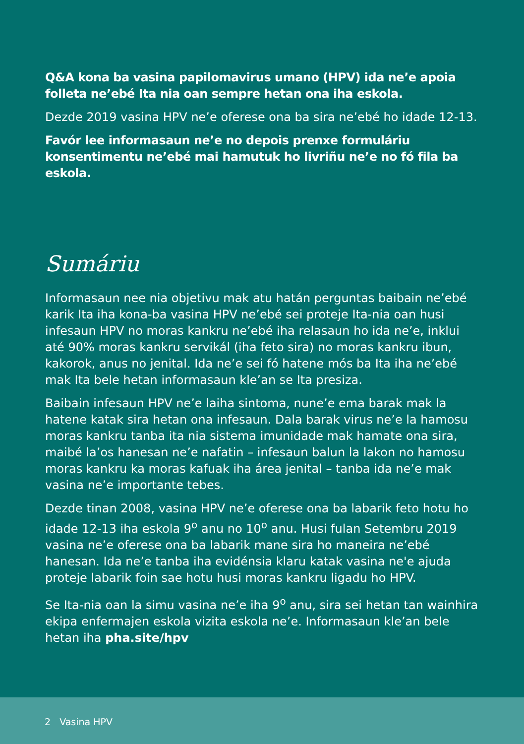Q&A kona ba vasina papilomavirus umano (HPV) ida ne’e apoia folleta ne’ebé Ita nia oan sempre hetan ona iha eskola.
Dezde 2019 vasina HPV ne’e oferese ona ba sira ne’ebé ho idade 12-13.
Favór lee informasaun ne’e no depois prenxe formuláriu konsentimentu ne’ebé mai hamutuk ho livriñu ne’e no fó fila ba eskola.
Sumáriu
Informasaun nee nia objetivu mak atu hatán perguntas baibain ne’ebé karik Ita iha kona-ba vasina HPV ne’ebé sei proteje Ita-nia oan husi infesaun HPV no moras kankru ne’ebé iha relasaun ho ida ne’e, inklui até 90% moras kankru servikál (iha feto sira) no moras kankru ibun, kakorok, anus no jenital. Ida ne’e sei fó hatene mós ba Ita iha ne’ebé mak Ita bele hetan informasaun kle’an se Ita presiza.
Baibain infesaun HPV ne’e laiha sintoma, nune’e ema barak mak la hatene katak sira hetan ona infesaun. Dala barak virus ne’e la hamosu moras kankru tanba ita nia sistema imunidade mak hamate ona sira, maibé la’os hanesan ne’e nafatin – infesaun balun la lakon no hamosu moras kankru ka moras kafuak iha área jenital – tanba ida ne’e mak vasina ne’e importante tebes.
Dezde tinan 2008, vasina HPV ne’e oferese ona ba labarik feto hotu ho idade 12-13 iha eskola 9<sup>o</sup> anu no 10<sup>o</sup> anu. Husi fulan Setembru 2019 vasina ne’e oferese ona ba labarik mane sira ho maneira ne’ebé hanesan. Ida ne’e tanba iha evidénsia klaru katak vasina ne'e ajuda proteje labarik foin sae hotu husi moras kankru ligadu ho HPV.
Se Ita-nia oan la simu vasina ne’e iha 9<sup>o</sup> anu, sira sei hetan tan wainhira ekipa enfermajen eskola vizita eskola ne’e. Informasaun kle’an bele hetan iha pha.site/hpv
2 Vasina HPV